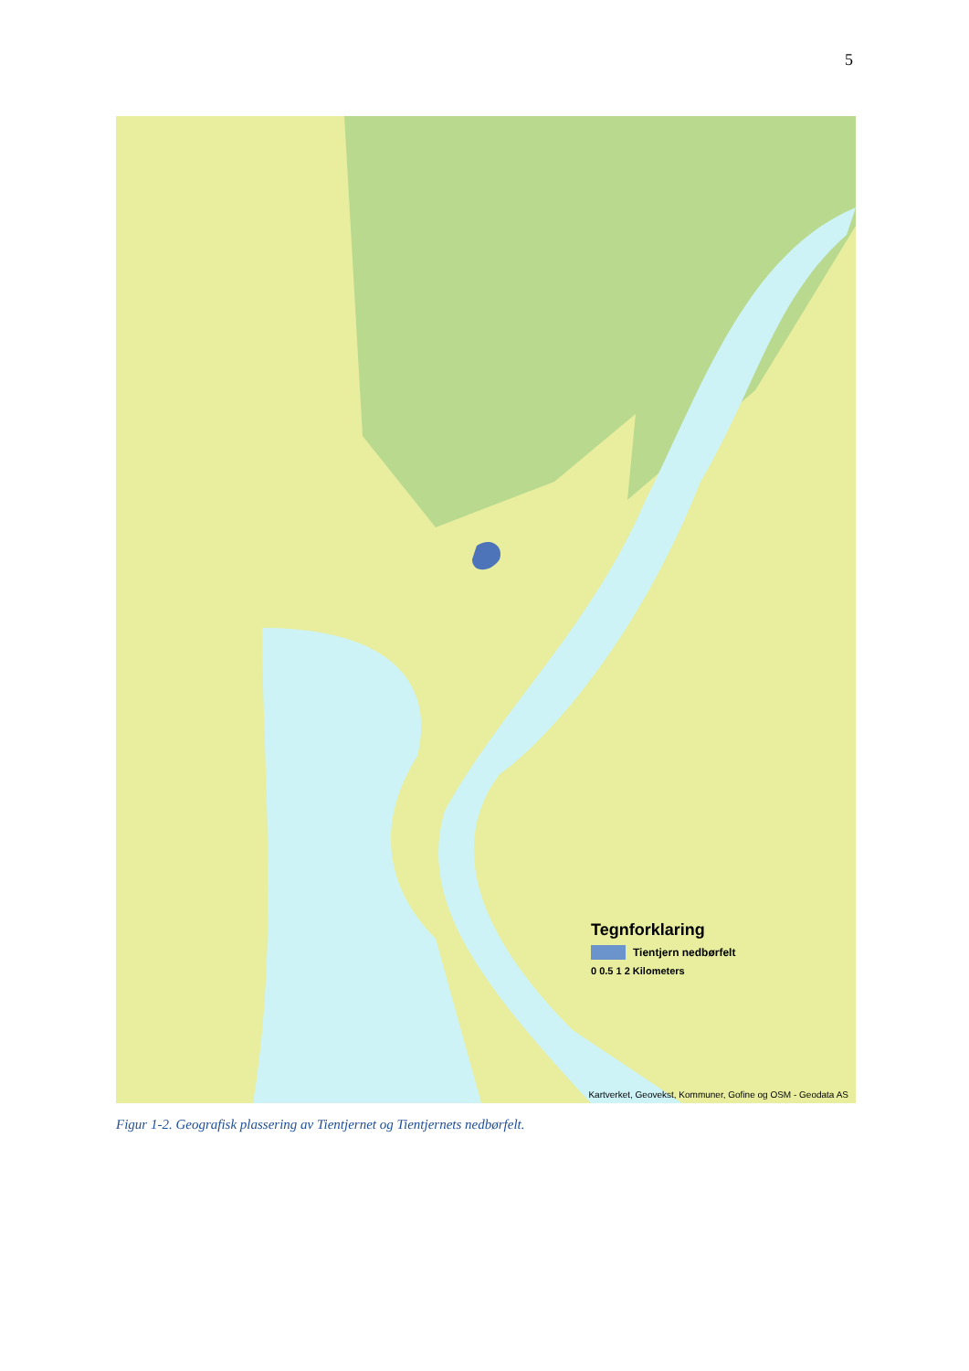5
Tegnforklaring
Tientjern nedbørfelt
0 0.5 1 2 Kilometers
Kartverket, Geovekst, Kommuner, Gofine og OSM - Geodata AS
Figur 1-2. Geografisk plassering av Tientjernet og Tientjernets nedbørfelt.